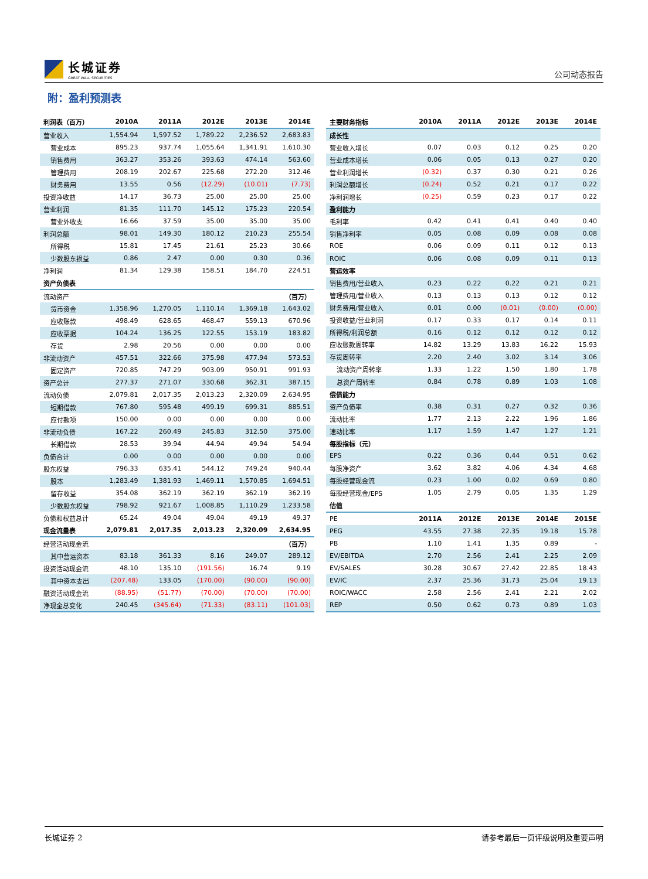长城证券
GREAT WALL SECURITIES
公司动态报告
附：盈利预测表
| 利润表（百万） | 2010A | 2011A | 2012E | 2013E | 2014E |
| --- | --- | --- | --- | --- | --- |
| 营业收入 | 1,554.94 | 1,597.52 | 1,789.22 | 2,236.52 | 2,683.83 |
| 营业成本 | 895.23 | 937.74 | 1,055.64 | 1,341.91 | 1,610.30 |
| 销售费用 | 363.27 | 353.26 | 393.63 | 474.14 | 563.60 |
| 管理费用 | 208.19 | 202.67 | 225.68 | 272.20 | 312.46 |
| 财务费用 | 13.55 | 0.56 | (12.29) | (10.01) | (7.73) |
| 投资净收益 | 14.17 | 36.73 | 25.00 | 25.00 | 25.00 |
| 营业利润 | 81.35 | 111.70 | 145.12 | 175.23 | 220.54 |
| 营业外收支 | 16.66 | 37.59 | 35.00 | 35.00 | 35.00 |
| 利润总额 | 98.01 | 149.30 | 180.12 | 210.23 | 255.54 |
| 所得税 | 15.81 | 17.45 | 21.61 | 25.23 | 30.66 |
| 少数股东损益 | 0.86 | 2.47 | 0.00 | 0.30 | 0.36 |
| 净利润 | 81.34 | 129.38 | 158.51 | 184.70 | 224.51 |
| 资产负债表 | | | | | |
| 流动资产 | | | | | （百万） |
| 货币资金 | 1,358.96 | 1,270.05 | 1,110.14 | 1,369.18 | 1,643.02 |
| 应收账款 | 498.49 | 628.65 | 468.47 | 559.13 | 670.96 |
| 应收票据 | 104.24 | 136.25 | 122.55 | 153.19 | 183.82 |
| 存货 | 2.98 | 20.56 | 0.00 | 0.00 | 0.00 |
| 非流动资产 | 457.51 | 322.66 | 375.98 | 477.94 | 573.53 |
| 固定资产 | 720.85 | 747.29 | 903.09 | 950.91 | 991.93 |
| 资产总计 | 277.37 | 271.07 | 330.68 | 362.31 | 387.15 |
| 流动负债 | 2,079.81 | 2,017.35 | 2,013.23 | 2,320.09 | 2,634.95 |
| 短期借款 | 767.80 | 595.48 | 499.19 | 699.31 | 885.51 |
| 应付款项 | 150.00 | 0.00 | 0.00 | 0.00 | 0.00 |
| 非流动负债 | 167.22 | 260.49 | 245.83 | 312.50 | 375.00 |
| 长期借款 | 28.53 | 39.94 | 44.94 | 49.94 | 54.94 |
| 负债合计 | 0.00 | 0.00 | 0.00 | 0.00 | 0.00 |
| 股东权益 | 796.33 | 635.41 | 544.12 | 749.24 | 940.44 |
| 股本 | 1,283.49 | 1,381.93 | 1,469.11 | 1,570.85 | 1,694.51 |
| 留存收益 | 354.08 | 362.19 | 362.19 | 362.19 | 362.19 |
| 少数股东权益 | 798.92 | 921.67 | 1,008.85 | 1,110.29 | 1,233.58 |
| 负债和权益总计 | 65.24 | 49.04 | 49.04 | 49.19 | 49.37 |
| 现金流量表 | 2,079.81 | 2,017.35 | 2,013.23 | 2,320.09 | 2,634.95 |
| 经营活动现金流 | | | | | （百万） |
| 其中营运资本 | 83.18 | 361.33 | 8.16 | 249.07 | 289.12 |
| 投资活动现金流 | 48.10 | 135.10 | (191.56) | 16.74 | 9.19 |
| 其中资本支出 | (207.48) | 133.05 | (170.00) | (90.00) | (90.00) |
| 融资活动现金流 | (88.95) | (51.77) | (70.00) | (70.00) | (70.00) |
| 净现金总变化 | 240.45 | (345.64) | (71.33) | (83.11) | (101.03) |
| 主要财务指标 | 2010A | 2011A | 2012E | 2013E | 2014E |
| --- | --- | --- | --- | --- | --- |
| 成长性 | | | | | |
| 营业收入增长 | 0.07 | 0.03 | 0.12 | 0.25 | 0.20 |
| 营业成本增长 | 0.06 | 0.05 | 0.13 | 0.27 | 0.20 |
| 营业利润增长 | (0.32) | 0.37 | 0.30 | 0.21 | 0.26 |
| 利润总额增长 | (0.24) | 0.52 | 0.21 | 0.17 | 0.22 |
| 净利润增长 | (0.25) | 0.59 | 0.23 | 0.17 | 0.22 |
| 盈利能力 | | | | | |
| 毛利率 | 0.42 | 0.41 | 0.41 | 0.40 | 0.40 |
| 销售净利率 | 0.05 | 0.08 | 0.09 | 0.08 | 0.08 |
| ROE | 0.06 | 0.09 | 0.11 | 0.12 | 0.13 |
| ROIC | 0.06 | 0.08 | 0.09 | 0.11 | 0.13 |
| 营运效率 | | | | | |
| 销售费用/营业收入 | 0.23 | 0.22 | 0.22 | 0.21 | 0.21 |
| 管理费用/营业收入 | 0.13 | 0.13 | 0.13 | 0.12 | 0.12 |
| 财务费用/营业收入 | 0.01 | 0.00 | (0.01) | (0.00) | (0.00) |
| 投资收益/营业利润 | 0.17 | 0.33 | 0.17 | 0.14 | 0.11 |
| 所得税/利润总额 | 0.16 | 0.12 | 0.12 | 0.12 | 0.12 |
| 应收账款周转率 | 14.82 | 13.29 | 13.83 | 16.22 | 15.93 |
| 存货周转率 | 2.20 | 2.40 | 3.02 | 3.14 | 3.06 |
| 流动资产周转率 | 1.33 | 1.22 | 1.50 | 1.80 | 1.78 |
| 总资产周转率 | 0.84 | 0.78 | 0.89 | 1.03 | 1.08 |
| 偿债能力 | | | | | |
| 资产负债率 | 0.38 | 0.31 | 0.27 | 0.32 | 0.36 |
| 流动比率 | 1.77 | 2.13 | 2.22 | 1.96 | 1.86 |
| 速动比率 | 1.17 | 1.59 | 1.47 | 1.27 | 1.21 |
| 每股指标（元） | | | | | |
| EPS | 0.22 | 0.36 | 0.44 | 0.51 | 0.62 |
| 每股净资产 | 3.62 | 3.82 | 4.06 | 4.34 | 4.68 |
| 每股经营现金流 | 0.23 | 1.00 | 0.02 | 0.69 | 0.80 |
| 每股经营现金/EPS | 1.05 | 2.79 | 0.05 | 1.35 | 1.29 |
| 估值 | | | | | |
| PE | 2011A | 2012E | 2013E | 2014E | 2015E |
| PEG | 43.55 | 27.38 | 22.35 | 19.18 | 15.78 |
| PB | 1.10 | 1.41 | 1.35 | 0.89 | - |
| EV/EBITDA | 2.70 | 2.56 | 2.41 | 2.25 | 2.09 |
| EV/SALES | 30.28 | 30.67 | 27.42 | 22.85 | 18.43 |
| EV/IC | 2.37 | 25.36 | 31.73 | 25.04 | 19.13 |
| ROIC/WACC | 2.58 | 2.56 | 2.41 | 2.21 | 2.02 |
| REP | 0.50 | 0.62 | 0.73 | 0.89 | 1.03 |
长城证券 2 请参考最后一页评级说明及重要声明